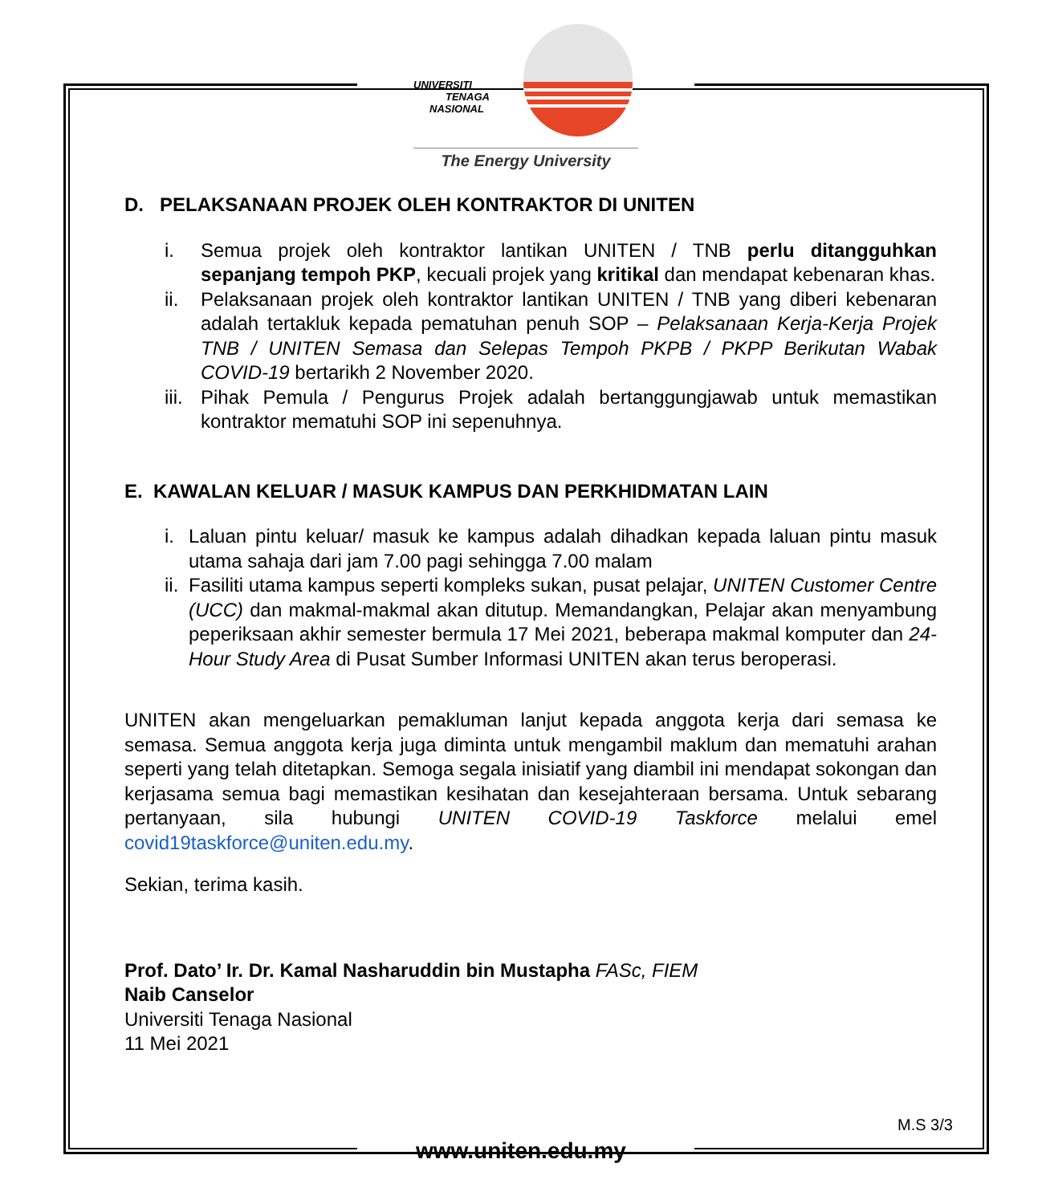UNIVERSITI
TENAGA
NASIONAL
The Energy University
D. PELAKSANAAN PROJEK OLEH KONTRAKTOR DI UNITEN
i. Semua projek oleh kontraktor lantikan UNITEN / TNB perlu ditangguhkan sepanjang tempoh PKP, kecuali projek yang kritikal dan mendapat kebenaran khas.
ii. Pelaksanaan projek oleh kontraktor lantikan UNITEN / TNB yang diberi kebenaran adalah tertakluk kepada pematuhan penuh SOP – Pelaksanaan Kerja-Kerja Projek TNB / UNITEN Semasa dan Selepas Tempoh PKPB / PKPP Berikutan Wabak COVID-19 bertarikh 2 November 2020.
iii. Pihak Pemula / Pengurus Projek adalah bertanggungjawab untuk memastikan kontraktor mematuhi SOP ini sepenuhnya.
E. KAWALAN KELUAR / MASUK KAMPUS DAN PERKHIDMATAN LAIN
i. Laluan pintu keluar/ masuk ke kampus adalah dihadkan kepada laluan pintu masuk utama sahaja dari jam 7.00 pagi sehingga 7.00 malam
ii. Fasiliti utama kampus seperti kompleks sukan, pusat pelajar, UNITEN Customer Centre (UCC) dan makmal-makmal akan ditutup. Memandangkan, Pelajar akan menyambung peperiksaan akhir semester bermula 17 Mei 2021, beberapa makmal komputer dan 24-Hour Study Area di Pusat Sumber Informasi UNITEN akan terus beroperasi.
UNITEN akan mengeluarkan pemakluman lanjut kepada anggota kerja dari semasa ke semasa. Semua anggota kerja juga diminta untuk mengambil maklum dan mematuhi arahan seperti yang telah ditetapkan. Semoga segala inisiatif yang diambil ini mendapat sokongan dan kerjasama semua bagi memastikan kesihatan dan kesejahteraan bersama. Untuk sebarang pertanyaan, sila hubungi UNITEN COVID-19 Taskforce melalui emel covid19taskforce@uniten.edu.my.
Sekian, terima kasih.
Prof. Dato’ Ir. Dr. Kamal Nasharuddin bin Mustapha FASc, FIEM
Naib Canselor
Universiti Tenaga Nasional
11 Mei 2021
M.S 3/3
www.uniten.edu.my